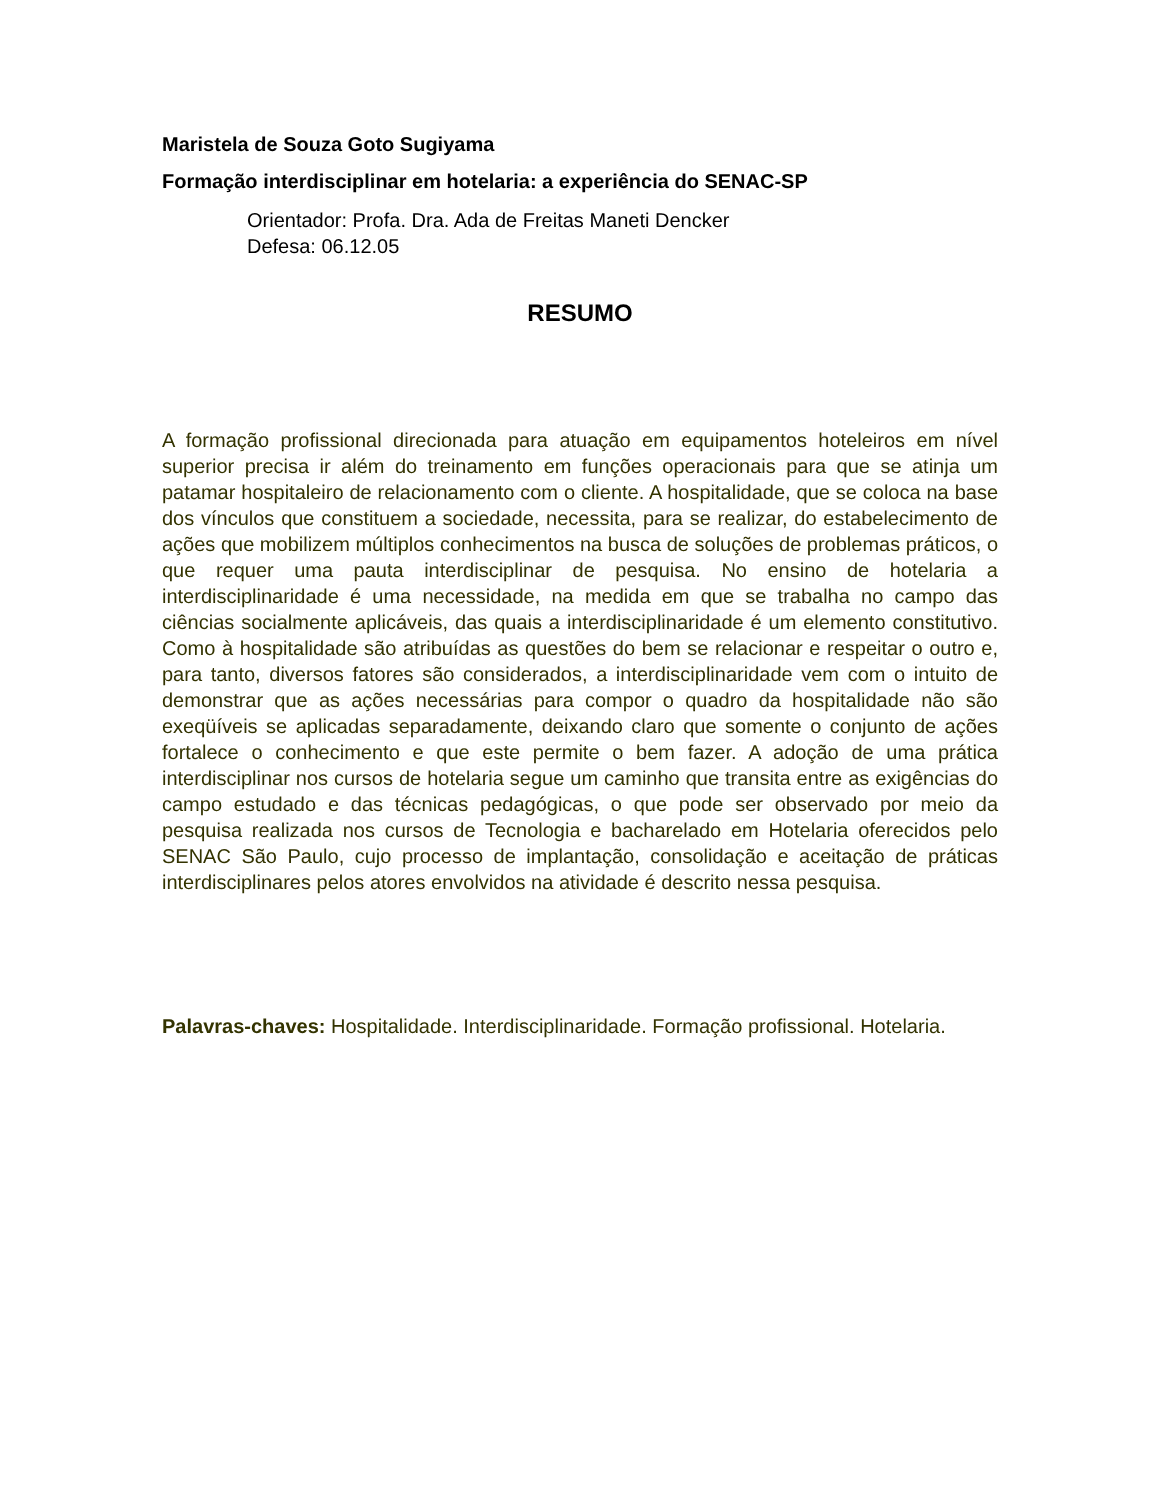Maristela de Souza Goto Sugiyama
Formação interdisciplinar em hotelaria: a experiência do SENAC-SP
Orientador: Profa. Dra. Ada de Freitas Maneti Dencker
Defesa: 06.12.05
RESUMO
A formação profissional direcionada para atuação em equipamentos hoteleiros em nível superior precisa ir além do treinamento em funções operacionais para que se atinja um patamar hospitaleiro de relacionamento com o cliente. A hospitalidade, que se coloca na base dos vínculos que constituem a sociedade, necessita, para se realizar, do estabelecimento de ações que mobilizem múltiplos conhecimentos na busca de soluções de problemas práticos, o que requer uma pauta interdisciplinar de pesquisa. No ensino de hotelaria a interdisciplinaridade é uma necessidade, na medida em que se trabalha no campo das ciências socialmente aplicáveis, das quais a interdisciplinaridade é um elemento constitutivo. Como à hospitalidade são atribuídas as questões do bem se relacionar e respeitar o outro e, para tanto, diversos fatores são considerados, a interdisciplinaridade vem com o intuito de demonstrar que as ações necessárias para compor o quadro da hospitalidade não são exeqüíveis se aplicadas separadamente, deixando claro que somente o conjunto de ações fortalece o conhecimento e que este permite o bem fazer. A adoção de uma prática interdisciplinar nos cursos de hotelaria segue um caminho que transita entre as exigências do campo estudado e das técnicas pedagógicas, o que pode ser observado por meio da pesquisa realizada nos cursos de Tecnologia e bacharelado em Hotelaria oferecidos pelo SENAC São Paulo, cujo processo de implantação, consolidação e aceitação de práticas interdisciplinares pelos atores envolvidos na atividade é descrito nessa pesquisa.
Palavras-chaves: Hospitalidade. Interdisciplinaridade. Formação profissional. Hotelaria.